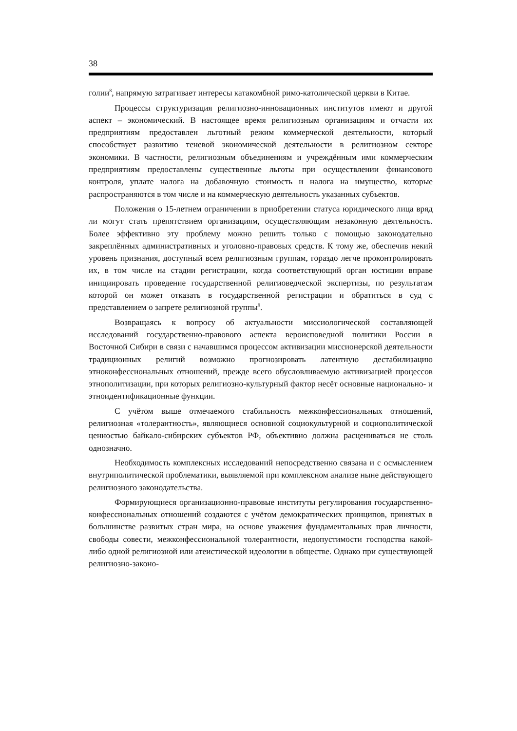38
голии<sup>8</sup>, напрямую затрагивает интересы катакомбной римо-католической церкви в Китае.
Процессы структуризация религиозно-инновационных институтов имеют и другой аспект – экономический. В настоящее время религиозным организациям и отчасти их предприятиям предоставлен льготный режим коммерческой деятельности, который способствует развитию теневой экономической деятельности в религиозном секторе экономики. В частности, религиозным объединениям и учреждённым ими коммерческим предприятиям предоставлены существенные льготы при осуществлении финансового контроля, уплате налога на добавочную стоимость и налога на имущество, которые распространяются в том числе и на коммерческую деятельность указанных субъектов.
Положения о 15-летнем ограничении в приобретении статуса юридического лица вряд ли могут стать препятствием организациям, осуществляющим незаконную деятельность. Более эффективно эту проблему можно решить только с помощью законодательно закреплённых административных и уголовно-правовых средств. К тому же, обеспечив некий уровень признания, доступный всем религиозным группам, гораздо легче проконтролировать их, в том числе на стадии регистрации, когда соответствующий орган юстиции вправе инициировать проведение государственной религиоведческой экспертизы, по результатам которой он может отказать в государственной регистрации и обратиться в суд с представлением о запрете религиозной группы<sup>9</sup>.
Возвращаясь к вопросу об актуальности миссиологической составляющей исследований государственно-правового аспекта вероисповедной политики России в Восточной Сибири в связи с начавшимся процессом активизации миссионерской деятельности традиционных религий возможно прогнозировать латентную дестабилизацию этноконфессиональных отношений, прежде всего обусловливаемую активизацией процессов этнополитизации, при которых религиозно-культурный фактор несёт основные национально- и этноидентификационные функции.
С учётом выше отмечаемого стабильность межконфессиональных отношений, религиозная «толерантность», являющиеся основной социокультурной и социополитической ценностью байкало-сибирских субъектов РФ, объективно должна расцениваться не столь однозначно.
Необходимость комплексных исследований непосредственно связана и с осмыслением внутриполитической проблематики, выявляемой при комплексном анализе ныне действующего религиозного законодательства.
Формирующиеся организационно-правовые институты регулирования государственно-конфессиональных отношений создаются с учётом демократических принципов, принятых в большинстве развитых стран мира, на основе уважения фундаментальных прав личности, свободы совести, межконфессиональной толерантности, недопустимости господства какой-либо одной религиозной или атеистической идеологии в обществе. Однако при существующей религиозно-законо-